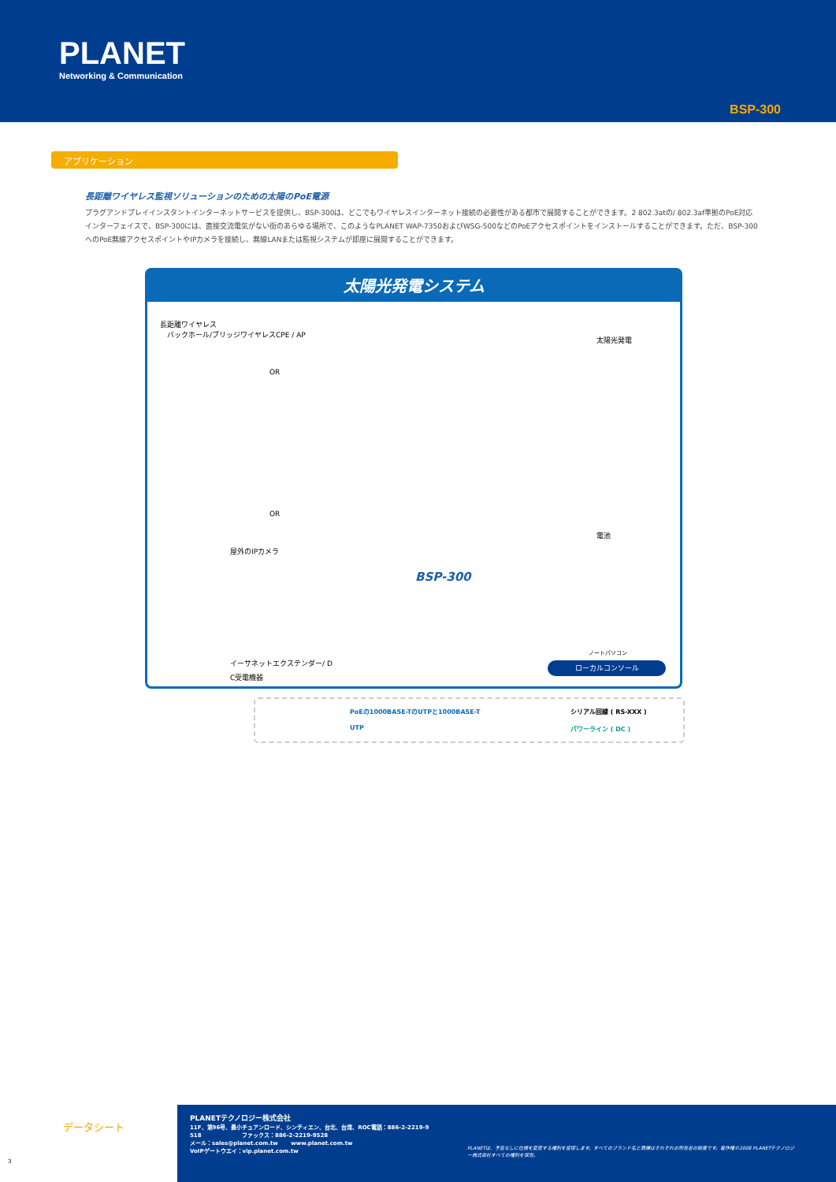PLANET
Networking & Communication
BSP-300
アプリケーション
長距離ワイヤレス監視ソリューションのための太陽のPoE電源
プラグアンドプレイインスタントインターネットサービスを提供し、BSP-300は、どこでもワイヤレスインターネット接続の必要性がある都市で展開することができます。2 802.3atの/ 802.3af準拠のPoE対応インターフェイスで、BSP-300には、直接交流電気がない街のあらゆる場所で、このようなPLANET WAP-7350およびWSG-500などのPoEアクセスポイントをインストールすることができます。ただ、BSP-300へのPoE無線アクセスポイントやIPカメラを接続し、無線LANまたは監視システムが即座に展開することができます。
太陽光発電システム
長距離ワイヤレス
　バックホール/ブリッジワイヤレスCPE / AP
OR
太陽光発電
OR
屋外のIPカメラ
電池
BSP-300
イーサネットエクステンダー/ D
C受電機器
ノートパソコン
ローカルコンソール
PoEの1000BASE-TのUTPと1000BASE-T
シリアル回線 ( RS-XXX )
UTP パワーライン ( DC )
データシート
3
PLANETテクノロジー株式会社
11F、第96号、最小チュアンロード、シンティエン、台北、台湾、ROC電話：886-2-2219-9
518 　　　　　　　ファックス：886-2-2219-9528
メール：sales@planet.com.tw 　　www.planet.com.tw
VoIPゲートウエイ：vip.planet.com.tw
PLANETは、予告なしに仕様を変更する権利を留保します。すべてのブランド名と商標はそれぞれの所有者の財産です。著作権©2008 PLANETテクノロジー株式会社すべての権利を保有。